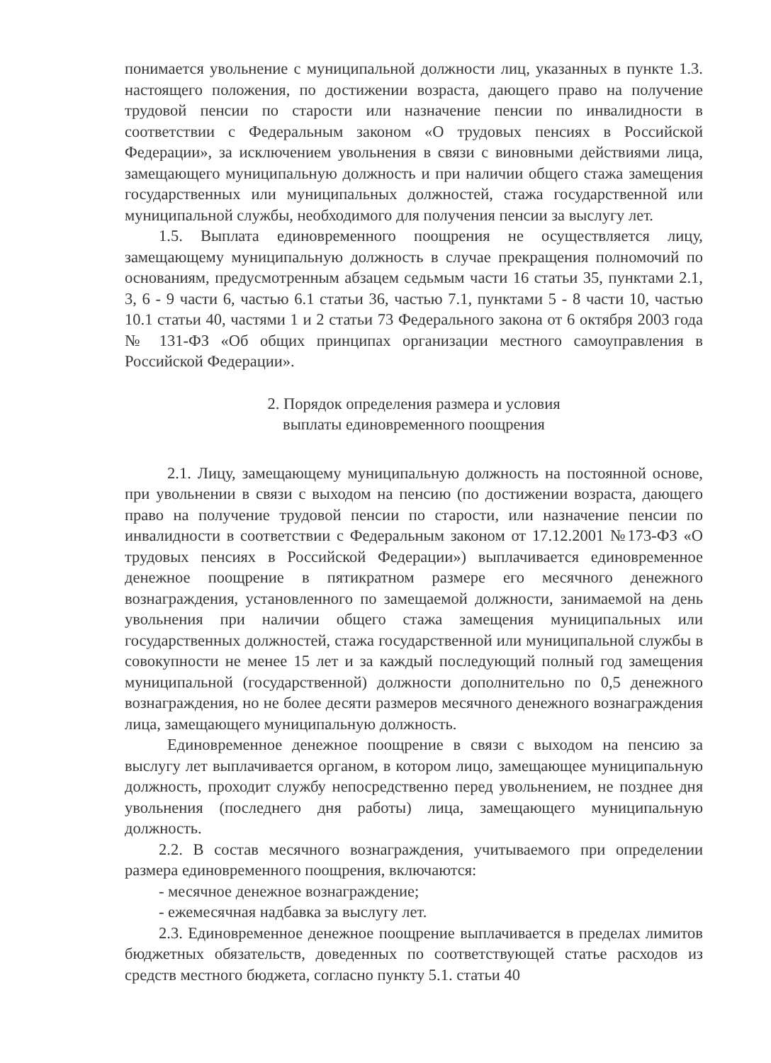понимается увольнение с муниципальной должности лиц, указанных в пункте 1.3. настоящего положения, по достижении возраста, дающего право на получение трудовой пенсии по старости или назначение пенсии по инвалидности в соответствии с Федеральным законом «О трудовых пенсиях в Российской Федерации», за исключением увольнения в связи с виновными действиями лица, замещающего муниципальную должность и при наличии общего стажа замещения государственных или муниципальных должностей, стажа государственной или муниципальной службы, необходимого для получения пенсии за выслугу лет.
1.5. Выплата единовременного поощрения не осуществляется лицу, замещающему муниципальную должность в случае прекращения полномочий по основаниям, предусмотренным абзацем седьмым части 16 статьи 35, пунктами 2.1, 3, 6 - 9 части 6, частью 6.1 статьи 36, частью 7.1, пунктами 5 - 8 части 10, частью 10.1 статьи 40, частями 1 и 2 статьи 73 Федерального закона от 6 октября 2003 года № 131-ФЗ «Об общих принципах организации местного самоуправления в Российской Федерации».
2. Порядок определения размера и условия
выплаты единовременного поощрения
2.1. Лицу, замещающему муниципальную должность на постоянной основе, при увольнении в связи с выходом на пенсию (по достижении возраста, дающего право на получение трудовой пенсии по старости, или назначение пенсии по инвалидности в соответствии с Федеральным законом от 17.12.2001 №173-ФЗ «О трудовых пенсиях в Российской Федерации») выплачивается единовременное денежное поощрение в пятикратном размере его месячного денежного вознаграждения, установленного по замещаемой должности, занимаемой на день увольнения при наличии общего стажа замещения муниципальных или государственных должностей, стажа государственной или муниципальной службы в совокупности не менее 15 лет и за каждый последующий полный год замещения муниципальной (государственной) должности дополнительно по 0,5 денежного вознаграждения, но не более десяти размеров месячного денежного вознаграждения лица, замещающего муниципальную должность.
Единовременное денежное поощрение в связи с выходом на пенсию за выслугу лет выплачивается органом, в котором лицо, замещающее муниципальную должность, проходит службу непосредственно перед увольнением, не позднее дня увольнения (последнего дня работы) лица, замещающего муниципальную должность.
2.2. В состав месячного вознаграждения, учитываемого при определении размера единовременного поощрения, включаются:
- месячное денежное вознаграждение;
- ежемесячная надбавка за выслугу лет.
2.3. Единовременное денежное поощрение выплачивается в пределах лимитов бюджетных обязательств, доведенных по соответствующей статье расходов из средств местного бюджета, согласно пункту 5.1. статьи 40